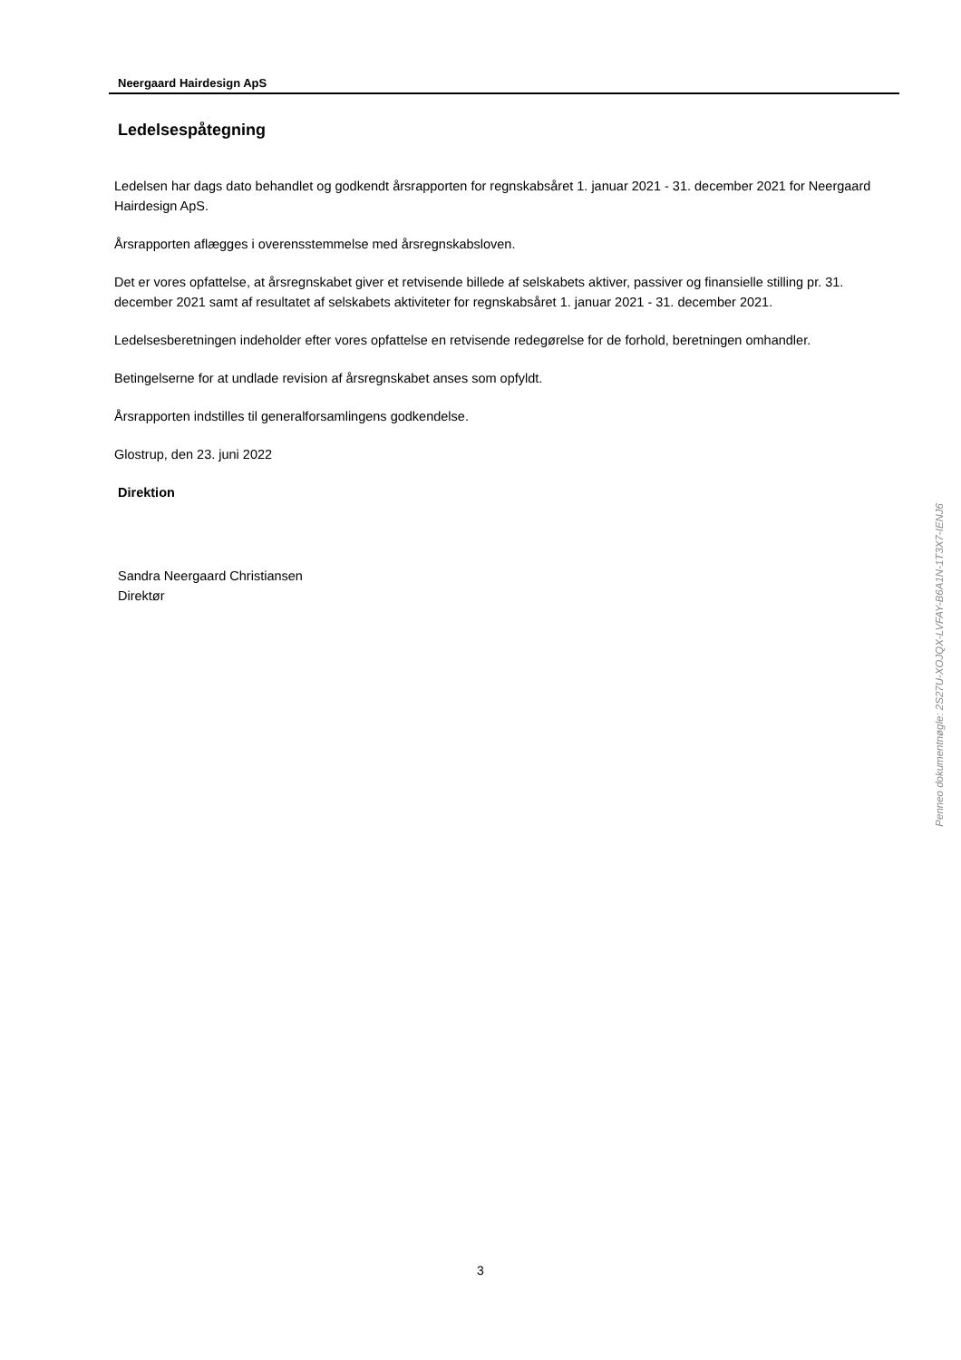Neergaard Hairdesign ApS
Ledelsespåtegning
Ledelsen har dags dato behandlet og godkendt årsrapporten for regnskabsåret 1. januar 2021 - 31. december 2021 for Neergaard Hairdesign ApS.
Årsrapporten aflægges i overensstemmelse med årsregnskabsloven.
Det er vores opfattelse, at årsregnskabet giver et retvisende billede af selskabets aktiver, passiver og finansielle stilling pr. 31. december 2021 samt af resultatet af selskabets aktiviteter for regnskabsåret 1. januar 2021 - 31. december 2021.
Ledelsesberetningen indeholder efter vores opfattelse en retvisende redegørelse for de forhold, beretningen omhandler.
Betingelserne for at undlade revision af årsregnskabet anses som opfyldt.
Årsrapporten indstilles til generalforsamlingens godkendelse.
Glostrup, den 23. juni 2022
Direktion
Sandra Neergaard Christiansen
Direktør
Penneo dokumentnøgle: 2S27U-XOJQX-LVFAY-B6A1N-1T3X7-IENJ6
3